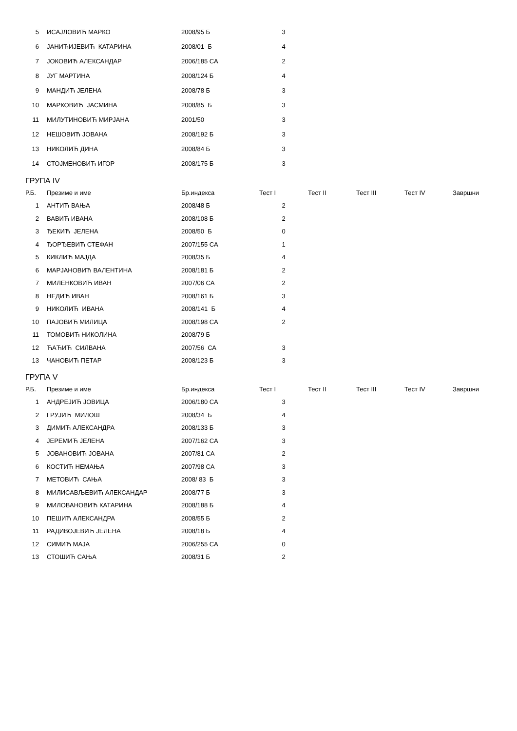| 5 | ИСАЈЛОВИЋ МАРКО | 2008/95 Б | 3 |
| 6 | ЈАНИЋИЈЕВИЋ КАТАРИНА | 2008/01 Б | 4 |
| 7 | ЈОКОВИЋ АЛЕКСАНДАР | 2006/185 СА | 2 |
| 8 | ЈУГ МАРТИНА | 2008/124 Б | 4 |
| 9 | МАНДИЋ ЈЕЛЕНА | 2008/78 Б | 3 |
| 10 | МАРКОВИЋ ЈАСМИНА | 2008/85 Б | 3 |
| 11 | МИЛУТИНОВИЋ МИРЈАНА | 2001/50 | 3 |
| 12 | НЕШОВИЋ ЈОВАНА | 2008/192 Б | 3 |
| 13 | НИКОЛИЋ ДИНА | 2008/84 Б | 3 |
| 14 | СТОЈМЕНОВИЋ ИГОР | 2008/175 Б | 3 |
ГРУПА IV
| Р.Б. | Презиме и име | Бр.индекса | Тест I | Тест II | Тест III | Тест IV | Завршни |
| --- | --- | --- | --- | --- | --- | --- | --- |
| 1 | АНТИЋ ВАЊА | 2008/48 Б | 2 | | | | |
| 2 | ВАВИЋ ИВАНА | 2008/108 Б | 2 | | | | |
| 3 | ЂЕКИЋ ЈЕЛЕНА | 2008/50 Б | 0 | | | | |
| 4 | ЂОРЂЕВИЋ СТЕФАН | 2007/155 СА | 1 | | | | |
| 5 | КИКЛИЋ МАЈДА | 2008/35 Б | 4 | | | | |
| 6 | МАРЈАНОВИЋ ВАЛЕНТИНА | 2008/181 Б | 2 | | | | |
| 7 | МИЛЕНКОВИЋ ИВАН | 2007/06 СА | 2 | | | | |
| 8 | НЕДИЋ ИВАН | 2008/161 Б | 3 | | | | |
| 9 | НИКОЛИЋ ИВАНА | 2008/141 Б | 4 | | | | |
| 10 | ПАЈОВИЋ МИЛИЦА | 2008/198 СА | 2 | | | | |
| 11 | ТОМОВИЋ НИКОЛИНА | 2008/79 Б | | | | | |
| 12 | ЋАЋИЋ СИЛВАНА | 2007/56 СА | 3 | | | | |
| 13 | ЧАНОВИЋ ПЕТАР | 2008/123 Б | 3 | | | | |
ГРУПА V
| Р.Б. | Презиме и име | Бр.индекса | Тест I | Тест II | Тест III | Тест IV | Завршни |
| --- | --- | --- | --- | --- | --- | --- | --- |
| 1 | АНДРЕЈИЋ ЈОВИЦА | 2006/180 СА | 3 | | | | |
| 2 | ГРУЈИЋ МИЛОШ | 2008/34 Б | 4 | | | | |
| 3 | ДИМИЋ АЛЕКСАНДРА | 2008/133 Б | 3 | | | | |
| 4 | ЈЕРЕМИЋ ЈЕЛЕНА | 2007/162 СА | 3 | | | | |
| 5 | ЈОВАНОВИЋ ЈОВАНА | 2007/81 СА | 2 | | | | |
| 6 | КОСТИЋ НЕМАЊА | 2007/98 СА | 3 | | | | |
| 7 | МЕТОВИЋ САЊА | 2008/ 83 Б | 3 | | | | |
| 8 | МИЛИСАВЉЕВИЋ АЛЕКСАНДАР | 2008/77 Б | 3 | | | | |
| 9 | МИЛОВАНОВИЋ КАТАРИНА | 2008/188 Б | 4 | | | | |
| 10 | ПЕШИЋ АЛЕКСАНДРА | 2008/55 Б | 2 | | | | |
| 11 | РАДИВОЈЕВИЋ ЈЕЛЕНА | 2008/18 Б | 4 | | | | |
| 12 | СИМИЋ МАЈА | 2006/255 СА | 0 | | | | |
| 13 | СТОШИЋ САЊА | 2008/31 Б | 2 | | | | |